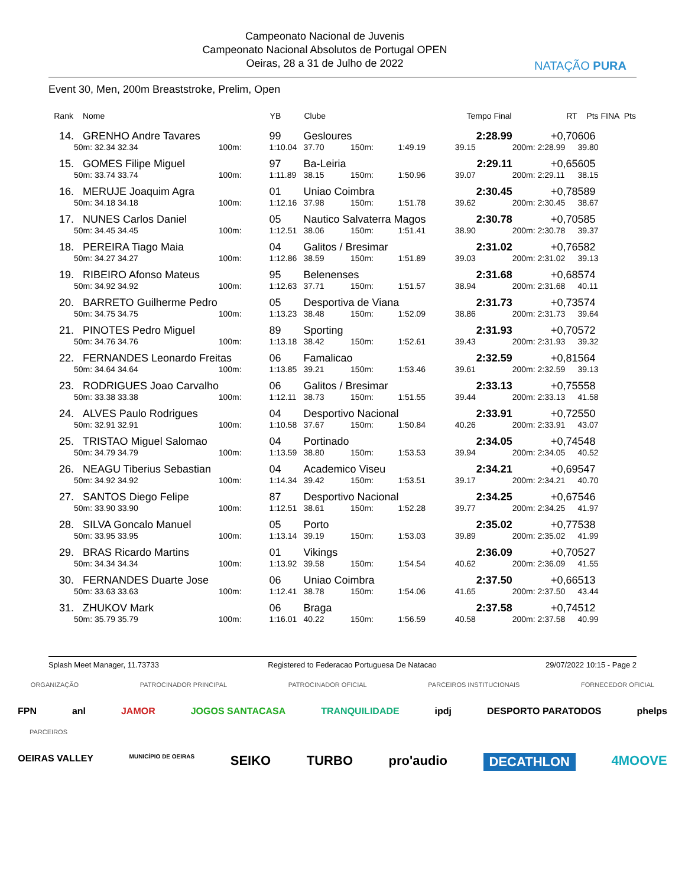Campeonato Nacional de Juvenis
Campeonato Nacional Absolutos de Portugal OPEN
Oeiras, 28 a 31 de Julho de 2022
NATAÇÃO PURA
Event 30, Men, 200m Breaststroke, Prelim, Open
| Rank | Nome | | | YB | Clube | | | Tempo Final | RT | Pts FINA | Pts |
| --- | --- | --- | --- | --- | --- | --- | --- | --- | --- | --- | --- |
| 14. | GRENHO Andre Tavares | | | 99 | Gesloures | | | 2:28.99 | +0,70 | 606 | |
| | 50m: 32.34 32.34 | | 100m: | 1:10.04 | 37.70 | 150m: | 1:49.19 | 39.15 | 200m: 2:28.99 | 39.80 | |
| 15. | GOMES Filipe Miguel | | | 97 | Ba-Leiria | | | 2:29.11 | +0,65 | 605 | |
| | 50m: 33.74 33.74 | | 100m: | 1:11.89 | 38.15 | 150m: | 1:50.96 | 39.07 | 200m: 2:29.11 | 38.15 | |
| 16. | MERUJE Joaquim Agra | | | 01 | Uniao Coimbra | | | 2:30.45 | +0,78 | 589 | |
| | 50m: 34.18 34.18 | | 100m: | 1:12.16 | 37.98 | 150m: | 1:51.78 | 39.62 | 200m: 2:30.45 | 38.67 | |
| 17. | NUNES Carlos Daniel | | | 05 | Nautico Salvaterra Magos | | | 2:30.78 | +0,70 | 585 | |
| | 50m: 34.45 34.45 | | 100m: | 1:12.51 | 38.06 | 150m: | 1:51.41 | 38.90 | 200m: 2:30.78 | 39.37 | |
| 18. | PEREIRA Tiago Maia | | | 04 | Galitos / Bresimar | | | 2:31.02 | +0,76 | 582 | |
| | 50m: 34.27 34.27 | | 100m: | 1:12.86 | 38.59 | 150m: | 1:51.89 | 39.03 | 200m: 2:31.02 | 39.13 | |
| 19. | RIBEIRO Afonso Mateus | | | 95 | Belenenses | | | 2:31.68 | +0,68 | 574 | |
| | 50m: 34.92 34.92 | | 100m: | 1:12.63 | 37.71 | 150m: | 1:51.57 | 38.94 | 200m: 2:31.68 | 40.11 | |
| 20. | BARRETO Guilherme Pedro | | | 05 | Desportiva de Viana | | | 2:31.73 | +0,73 | 574 | |
| | 50m: 34.75 34.75 | | 100m: | 1:13.23 | 38.48 | 150m: | 1:52.09 | 38.86 | 200m: 2:31.73 | 39.64 | |
| 21. | PINOTES Pedro Miguel | | | 89 | Sporting | | | 2:31.93 | +0,70 | 572 | |
| | 50m: 34.76 34.76 | | 100m: | 1:13.18 | 38.42 | 150m: | 1:52.61 | 39.43 | 200m: 2:31.93 | 39.32 | |
| 22. | FERNANDES Leonardo Freitas | | | 06 | Famalicao | | | 2:32.59 | +0,81 | 564 | |
| | 50m: 34.64 34.64 | | 100m: | 1:13.85 | 39.21 | 150m: | 1:53.46 | 39.61 | 200m: 2:32.59 | 39.13 | |
| 23. | RODRIGUES Joao Carvalho | | | 06 | Galitos / Bresimar | | | 2:33.13 | +0,75 | 558 | |
| | 50m: 33.38 33.38 | | 100m: | 1:12.11 | 38.73 | 150m: | 1:51.55 | 39.44 | 200m: 2:33.13 | 41.58 | |
| 24. | ALVES Paulo Rodrigues | | | 04 | Desportivo Nacional | | | 2:33.91 | +0,72 | 550 | |
| | 50m: 32.91 32.91 | | 100m: | 1:10.58 | 37.67 | 150m: | 1:50.84 | 40.26 | 200m: 2:33.91 | 43.07 | |
| 25. | TRISTAO Miguel Salomao | | | 04 | Portinado | | | 2:34.05 | +0,74 | 548 | |
| | 50m: 34.79 34.79 | | 100m: | 1:13.59 | 38.80 | 150m: | 1:53.53 | 39.94 | 200m: 2:34.05 | 40.52 | |
| 26. | NEAGU Tiberius Sebastian | | | 04 | Academico Viseu | | | 2:34.21 | +0,69 | 547 | |
| | 50m: 34.92 34.92 | | 100m: | 1:14.34 | 39.42 | 150m: | 1:53.51 | 39.17 | 200m: 2:34.21 | 40.70 | |
| 27. | SANTOS Diego Felipe | | | 87 | Desportivo Nacional | | | 2:34.25 | +0,67 | 546 | |
| | 50m: 33.90 33.90 | | 100m: | 1:12.51 | 38.61 | 150m: | 1:52.28 | 39.77 | 200m: 2:34.25 | 41.97 | |
| 28. | SILVA Goncalo Manuel | | | 05 | Porto | | | 2:35.02 | +0,77 | 538 | |
| | 50m: 33.95 33.95 | | 100m: | 1:13.14 | 39.19 | 150m: | 1:53.03 | 39.89 | 200m: 2:35.02 | 41.99 | |
| 29. | BRAS Ricardo Martins | | | 01 | Vikings | | | 2:36.09 | +0,70 | 527 | |
| | 50m: 34.34 34.34 | | 100m: | 1:13.92 | 39.58 | 150m: | 1:54.54 | 40.62 | 200m: 2:36.09 | 41.55 | |
| 30. | FERNANDES Duarte Jose | | | 06 | Uniao Coimbra | | | 2:37.50 | +0,66 | 513 | |
| | 50m: 33.63 33.63 | | 100m: | 1:12.41 | 38.78 | 150m: | 1:54.06 | 41.65 | 200m: 2:37.50 | 43.44 | |
| 31. | ZHUKOV Mark | | | 06 | Braga | | | 2:37.58 | +0,74 | 512 | |
| | 50m: 35.79 35.79 | | 100m: | 1:16.01 | 40.22 | 150m: | 1:56.59 | 40.58 | 200m: 2:37.58 | 40.99 | |
Splash Meet Manager, 11.73733 Registered to Federacao Portuguesa De Natacao 29/07/2022 10:15 - Page 2
ORGANIZAÇÃO PATROCINADOR PRINCIPAL PATROCINADOR OFICIAL PARCEIROS INSTITUCIONAIS FORNECEDOR OFICIAL
FPN anl JAMOR JOGOS SANTACASA TRANQUILIDADE ipdj DESPORTO PARATODOS phelps
PARCEIROS
OEIRAS VALLEY MUNICÍPIO DE OEIRAS SEIKO TURBO pro'audio DECATHLON 4MOOVE